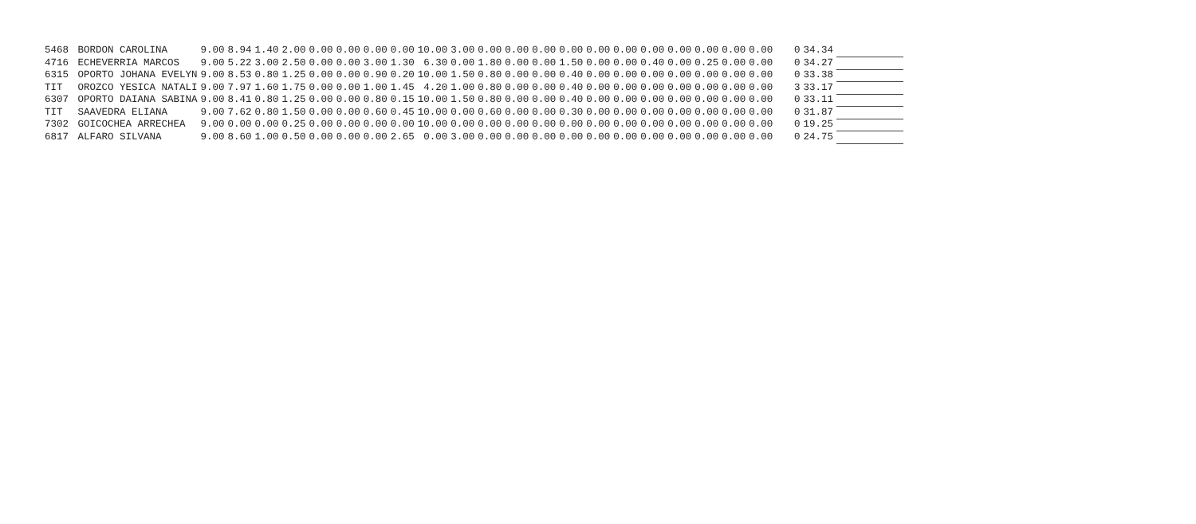| 5468 | BORDON CAROLINA | 9.00 | 8.94 | 1.40 | 2.00 | 0.00 | 0.00 | 0.00 | 0.00 | 10.00 | 3.00 | 0.00 | 0.00 | 0.00 | 0.00 | 0.00 | 0.00 | 0.00 | 0.00 | 0.00 | 0.00 | 0.00 | 0 | 34.34 | |
| 4716 | ECHEVERRIA MARCOS | 9.00 | 5.22 | 3.00 | 2.50 | 0.00 | 0.00 | 3.00 | 1.30 | 6.30 | 0.00 | 1.80 | 0.00 | 0.00 | 1.50 | 0.00 | 0.00 | 0.40 | 0.00 | 0.25 | 0.00 | 0.00 | 0 | 34.27 | |
| 6315 | OPORTO JOHANA EVELYN | 9.00 | 8.53 | 0.80 | 1.25 | 0.00 | 0.00 | 0.90 | 0.20 | 10.00 | 1.50 | 0.80 | 0.00 | 0.00 | 0.40 | 0.00 | 0.00 | 0.00 | 0.00 | 0.00 | 0.00 | 0.00 | 0 | 33.38 | |
| TIT | OROZCO YESICA NATALI | 9.00 | 7.97 | 1.60 | 1.75 | 0.00 | 0.00 | 1.00 | 1.45 | 4.20 | 1.00 | 0.80 | 0.00 | 0.00 | 0.40 | 0.00 | 0.00 | 0.00 | 0.00 | 0.00 | 0.00 | 0.00 | 3 | 33.17 | |
| 6307 | OPORTO DAIANA SABINA | 9.00 | 8.41 | 0.80 | 1.25 | 0.00 | 0.00 | 0.80 | 0.15 | 10.00 | 1.50 | 0.80 | 0.00 | 0.00 | 0.40 | 0.00 | 0.00 | 0.00 | 0.00 | 0.00 | 0.00 | 0.00 | 0 | 33.11 | |
| TIT | SAAVEDRA ELIANA | 9.00 | 7.62 | 0.80 | 1.50 | 0.00 | 0.00 | 0.60 | 0.45 | 10.00 | 0.00 | 0.60 | 0.00 | 0.00 | 0.30 | 0.00 | 0.00 | 0.00 | 0.00 | 0.00 | 0.00 | 0.00 | 0 | 31.87 | |
| 7302 | GOICOCHEA ARRECHEA | 9.00 | 0.00 | 0.00 | 0.25 | 0.00 | 0.00 | 0.00 | 0.00 | 10.00 | 0.00 | 0.00 | 0.00 | 0.00 | 0.00 | 0.00 | 0.00 | 0.00 | 0.00 | 0.00 | 0.00 | 0.00 | 0 | 19.25 | |
| 6817 | ALFARO SILVANA | 9.00 | 8.60 | 1.00 | 0.50 | 0.00 | 0.00 | 0.00 | 2.65 | 0.00 | 3.00 | 0.00 | 0.00 | 0.00 | 0.00 | 0.00 | 0.00 | 0.00 | 0.00 | 0.00 | 0.00 | 0.00 | 0 | 24.75 | |